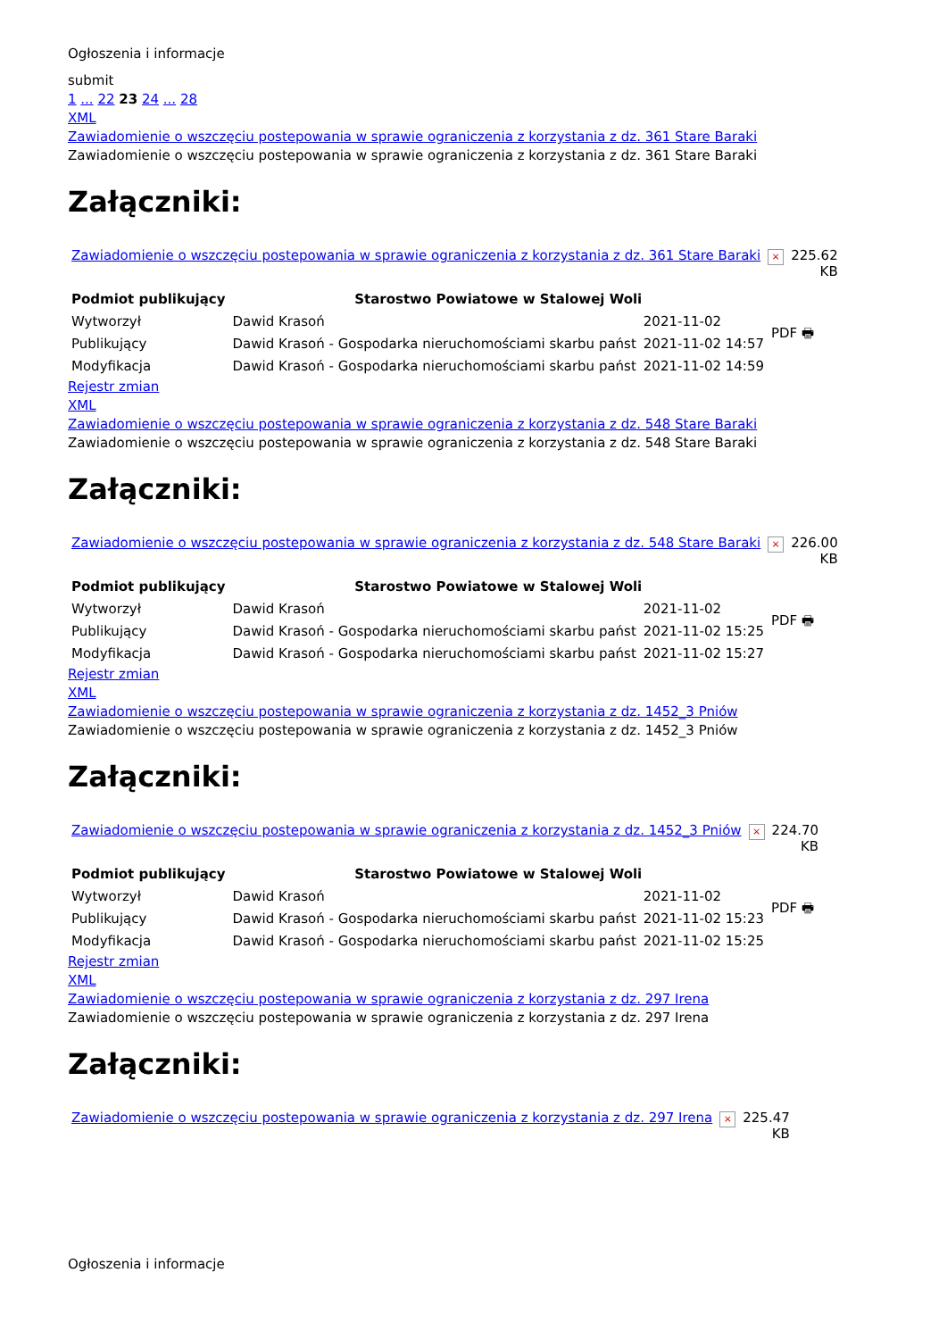Ogłoszenia i informacje
submit
1 ... 22 23 24 ... 28
XML
Zawiadomienie o wszczęciu postepowania w sprawie ograniczenia z korzystania z dz. 361 Stare Baraki
Zawiadomienie o wszczęciu postepowania w sprawie ograniczenia z korzystania z dz. 361 Stare Baraki
Załączniki:
| Zawiadomienie o wszczęciu postepowania w sprawie ograniczenia z korzystania z dz. 361 Stare Baraki | × | 225.62 KB |
| Podmiot publikujący | Starostwo Powiatowe w Stalowej Woli | | PDF 🖶 |
| Wytworzył | Dawid Krasoń | 2021-11-02 | |
| Publikujący | Dawid Krasoń - Gospodarka nieruchomościami skarbu państ | 2021-11-02 14:57 | |
| Modyfikacja | Dawid Krasoń - Gospodarka nieruchomościami skarbu państ | 2021-11-02 14:59 | |
Rejestr zmian
XML
Zawiadomienie o wszczęciu postepowania w sprawie ograniczenia z korzystania z dz. 548 Stare Baraki
Zawiadomienie o wszczęciu postepowania w sprawie ograniczenia z korzystania z dz. 548 Stare Baraki
Załączniki:
| Zawiadomienie o wszczęciu postepowania w sprawie ograniczenia z korzystania z dz. 548 Stare Baraki | × | 226.00 KB |
| Podmiot publikujący | Starostwo Powiatowe w Stalowej Woli | | PDF 🖶 |
| Wytworzył | Dawid Krasoń | 2021-11-02 | |
| Publikujący | Dawid Krasoń - Gospodarka nieruchomościami skarbu państ | 2021-11-02 15:25 | |
| Modyfikacja | Dawid Krasoń - Gospodarka nieruchomościami skarbu państ | 2021-11-02 15:27 | |
Rejestr zmian
XML
Zawiadomienie o wszczęciu postepowania w sprawie ograniczenia z korzystania z dz. 1452_3 Pniów
Zawiadomienie o wszczęciu postepowania w sprawie ograniczenia z korzystania z dz. 1452_3 Pniów
Załączniki:
| Zawiadomienie o wszczęciu postepowania w sprawie ograniczenia z korzystania z dz. 1452_3 Pniów | × | 224.70 KB |
| Podmiot publikujący | Starostwo Powiatowe w Stalowej Woli | | PDF 🖶 |
| Wytworzył | Dawid Krasoń | 2021-11-02 | |
| Publikujący | Dawid Krasoń - Gospodarka nieruchomościami skarbu państ | 2021-11-02 15:23 | |
| Modyfikacja | Dawid Krasoń - Gospodarka nieruchomościami skarbu państ | 2021-11-02 15:25 | |
Rejestr zmian
XML
Zawiadomienie o wszczęciu postepowania w sprawie ograniczenia z korzystania z dz. 297 Irena
Zawiadomienie o wszczęciu postepowania w sprawie ograniczenia z korzystania z dz. 297 Irena
Załączniki:
| Zawiadomienie o wszczęciu postepowania w sprawie ograniczenia z korzystania z dz. 297 Irena | × | 225.47 KB |
Ogłoszenia i informacje